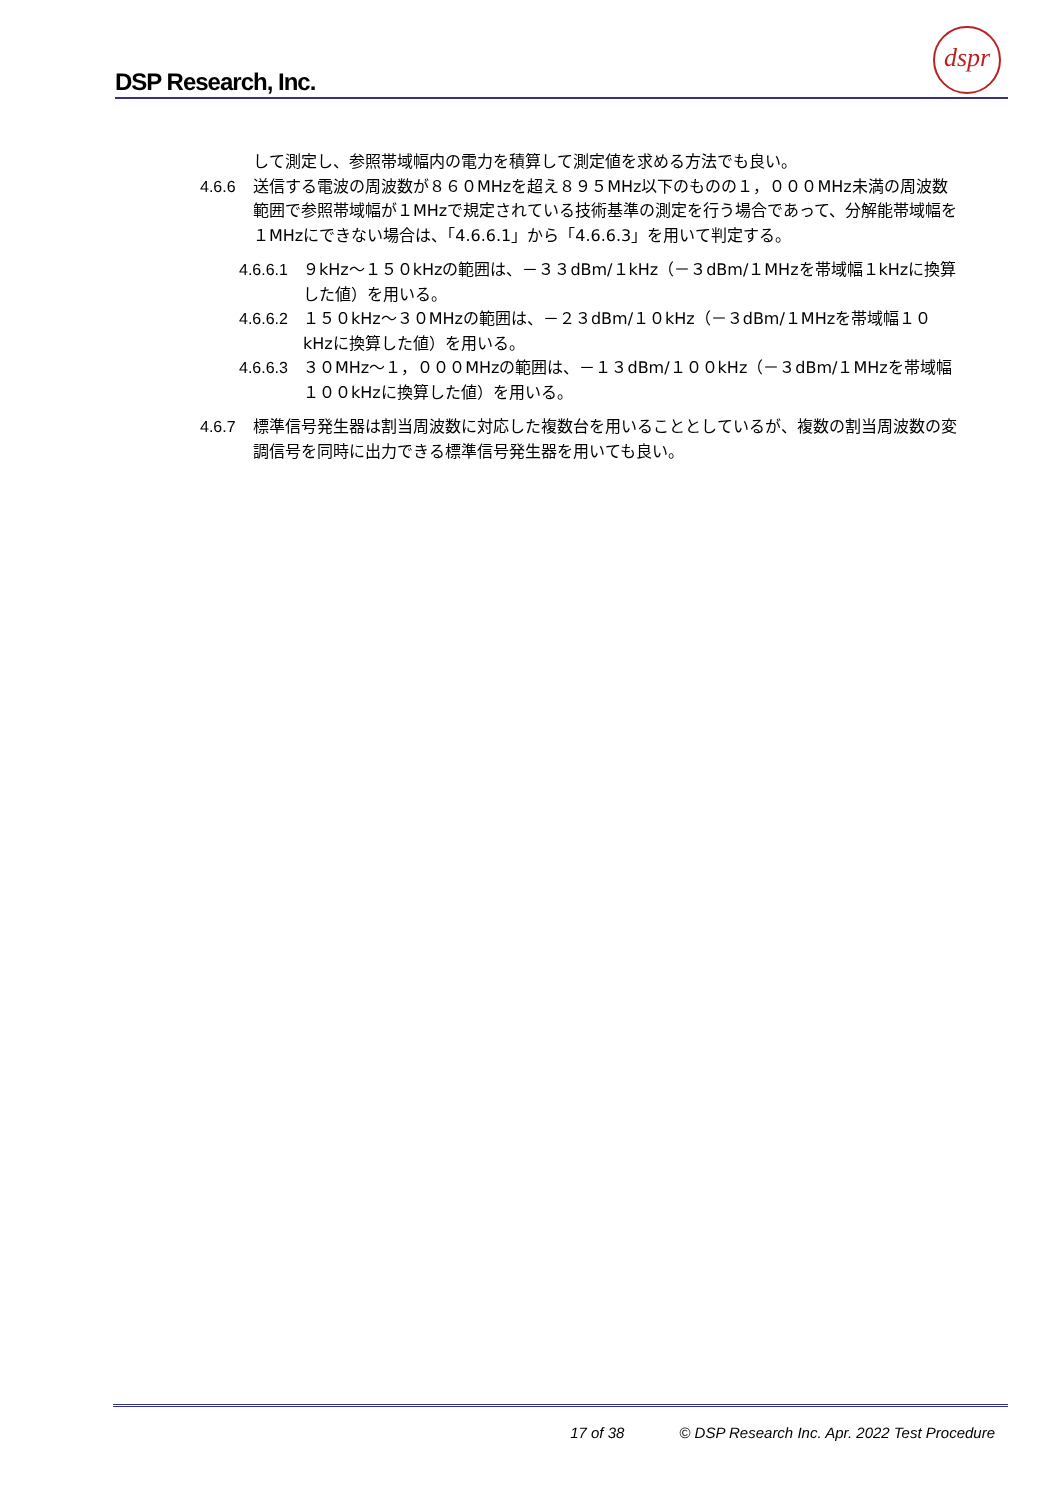DSP Research, Inc.
dspr
して測定し、参照帯域幅内の電力を積算して測定値を求める方法でも良い。
4.6.6 送信する電波の周波数が８６０MHzを超え８９５MHz以下のものの１，０００MHz未満の周波数範囲で参照帯域幅が１MHzで規定されている技術基準の測定を行う場合であって、分解能帯域幅を１MHzにできない場合は、「4.6.6.1」から「4.6.6.3」を用いて判定する。
4.6.6.1
９kHz～１５０kHzの範囲は、－３３dBm/１kHz（－３dBm/１MHzを帯域幅１kHzに換算した値）を用いる。
4.6.6.2
１５０kHz～３０MHzの範囲は、－２３dBm/１０kHz（－３dBm/１MHzを帯域幅１０kHzに換算した値）を用いる。
4.6.6.3
３０MHz～１，０００MHzの範囲は、－１３dBm/１００kHz（－３dBm/１MHzを帯域幅１００kHzに換算した値）を用いる。
4.6.7 標準信号発生器は割当周波数に対応した複数台を用いることとしているが、複数の割当周波数の変調信号を同時に出力できる標準信号発生器を用いても良い。
17 of 38 © DSP Research Inc. Apr. 2022 Test Procedure